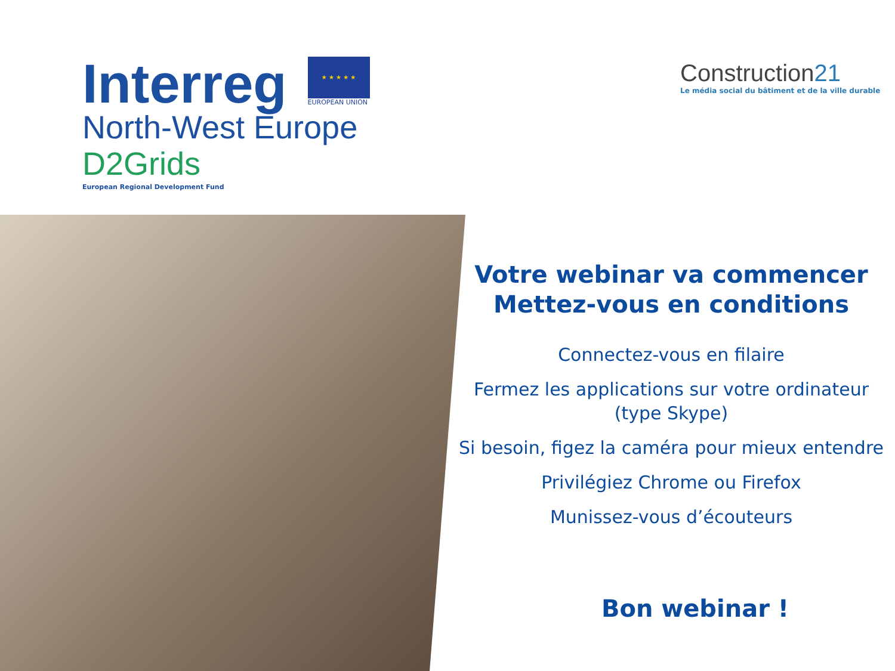Interreg
★ ★ ★ ★ ★
EUROPEAN UNION
North-West Europe
D2Grids
European Regional Development Fund
Construction21
Le média social du bâtiment et de la ville durable
Votre webinar va commencer
Mettez-vous en conditions
Connectez-vous en filaire
Fermez les applications sur votre ordinateur (type Skype)
Si besoin, figez la caméra pour mieux entendre
Privilégiez Chrome ou Firefox
Munissez-vous d’écouteurs
Bon webinar !